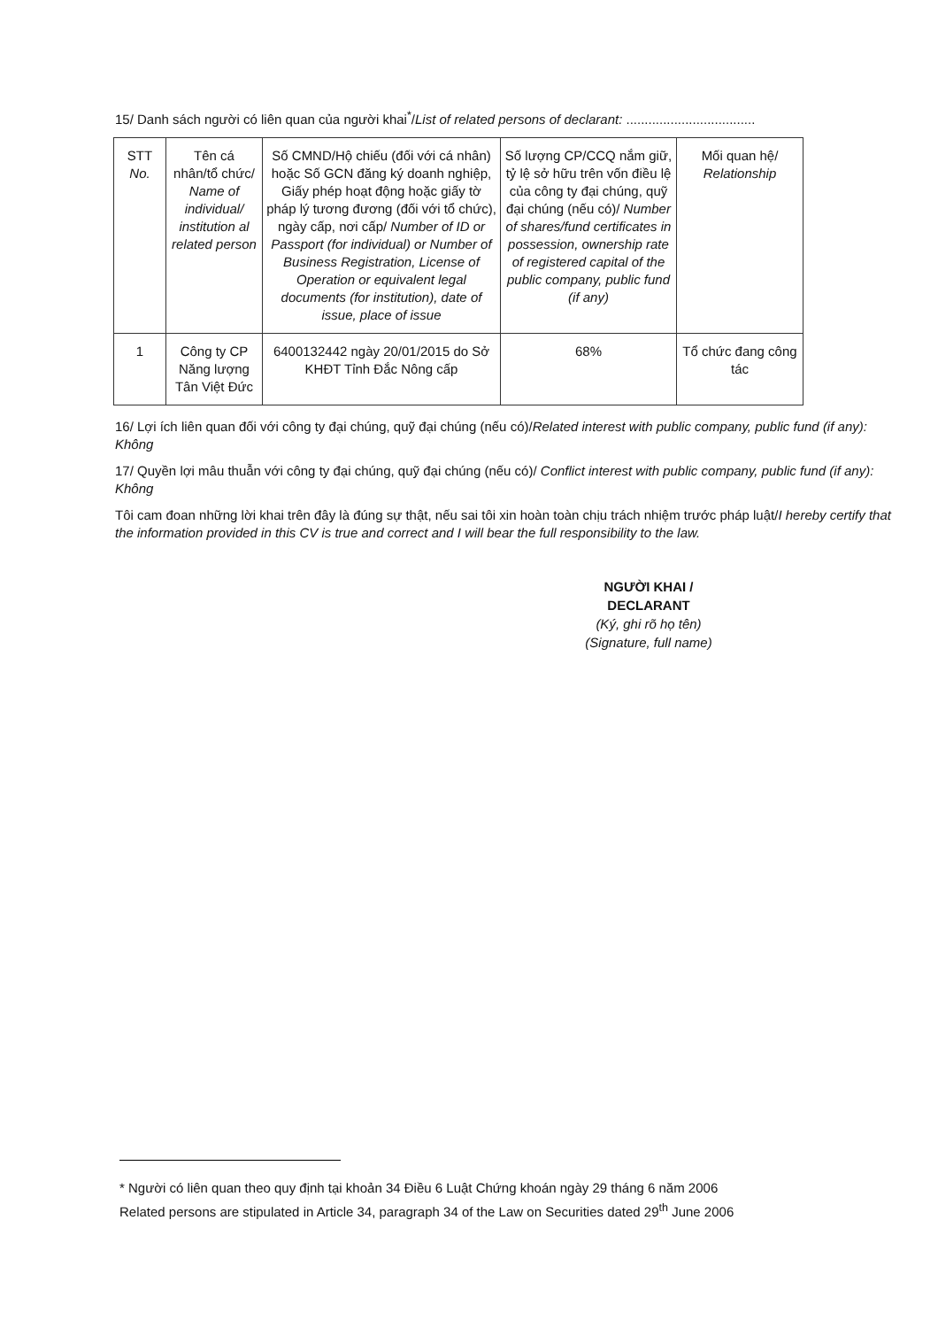15/ Danh sách người có liên quan của người khai<sup>*</sup>/List of related persons of declarant: ...................................
| STT No. | Tên cá nhân/tổ chức/ Name of individual/ institution al related person | Số CMND/Hộ chiếu (đối với cá nhân) hoặc Số GCN đăng ký doanh nghiệp, Giấy phép hoạt động hoặc giấy tờ pháp lý tương đương (đối với tổ chức), ngày cấp, nơi cấp/ Number of ID or Passport (for individual) or Number of Business Registration, License of Operation or equivalent legal documents (for institution), date of issue, place of issue | Số lượng CP/CCQ nắm giữ, tỷ lệ sở hữu trên vốn điều lệ của công ty đại chúng, quỹ đại chúng (nếu có)/ Number of shares/fund certificates in possession, ownership rate of registered capital of the public company, public fund (if any) | Mối quan hệ/ Relationship |
| --- | --- | --- | --- | --- |
| 1 | Công ty CP Năng lượng Tân Việt Đức | 6400132442 ngày 20/01/2015 do Sở KHĐT Tỉnh Đắc Nông cấp | 68% | Tổ chức đang công tác |
16/ Lợi ích liên quan đối với công ty đại chúng, quỹ đại chúng (nếu có)/Related interest with public company, public fund (if any): Không
17/ Quyền lợi mâu thuẫn với công ty đại chúng, quỹ đại chúng (nếu có)/ Conflict interest with public company, public fund (if any): Không
Tôi cam đoan những lời khai trên đây là đúng sự thật, nếu sai tôi xin hoàn toàn chịu trách nhiệm trước pháp luật/I hereby certify that the information provided in this CV is true and correct and I will bear the full responsibility to the law.
NGƯỜI KHAI /
DECLARANT
(Ký, ghi rõ họ tên)
(Signature, full name)
* Người có liên quan theo quy định tại khoản 34 Điều 6 Luật Chứng khoán ngày 29 tháng 6 năm 2006
Related persons are stipulated in Article 34, paragraph 34 of the Law on Securities dated 29<sup>th</sup> June 2006